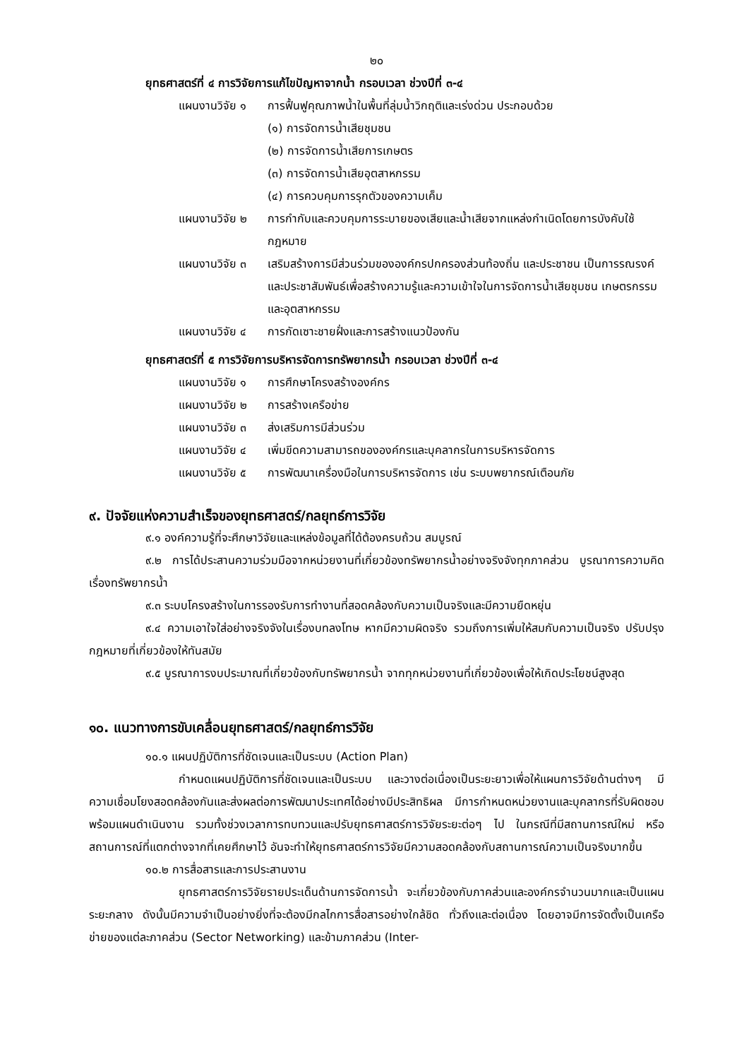๒๐
ยุทธศาสตร์ที่ ๔ การวิจัยการแก้ไขปัญหาจากน้ำ กรอบเวลา ช่วงปีที่ ๓-๔
แผนงานวิจัย ๑ การฟื้นฟูคุณภาพน้ำในพื้นที่ลุ่มน้ำวิกฤติและเร่งด่วน ประกอบด้วย
(๑) การจัดการน้ำเสียชุมชน
(๒) การจัดการน้ำเสียการเกษตร
(๓) การจัดการน้ำเสียอุตสาหกรรม
(๔) การควบคุมการรุกตัวของความเค็ม
แผนงานวิจัย ๒ การกำกับและควบคุมการระบายของเสียและน้ำเสียจากแหล่งกำเนิดโดยการบังคับใช้กฎหมาย
แผนงานวิจัย ๓ เสริมสร้างการมีส่วนร่วมขององค์กรปกครองส่วนท้องถิ่น และประชาชน เป็นการรณรงค์ และประชาสัมพันธ์เพื่อสร้างความรู้และความเข้าใจในการจัดการน้ำเสียชุมชน เกษตรกรรม และอุตสาหกรรม
แผนงานวิจัย ๔ การกัดเซาะชายฝั่งและการสร้างแนวป้องกัน
ยุทธศาสตร์ที่ ๕ การวิจัยการบริหารจัดการทรัพยากรน้ำ กรอบเวลา ช่วงปีที่ ๓-๔
แผนงานวิจัย ๑ การศึกษาโครงสร้างองค์กร
แผนงานวิจัย ๒ การสร้างเครือข่าย
แผนงานวิจัย ๓ ส่งเสริมการมีส่วนร่วม
แผนงานวิจัย ๔ เพิ่มขีดความสามารถขององค์กรและบุคลากรในการบริหารจัดการ
แผนงานวิจัย ๕ การพัฒนาเครื่องมือในการบริหารจัดการ เช่น ระบบพยากรณ์เตือนภัย
๙. ปัจจัยแห่งความสำเร็จของยุทธศาสตร์/กลยุทธ์การวิจัย
๙.๑ องค์ความรู้ที่จะศึกษาวิจัยและแหล่งข้อมูลที่ได้ต้องครบถ้วน สมบูรณ์
๙.๒ การได้ประสานความร่วมมือจากหน่วยงานที่เกี่ยวข้องทรัพยากรน้ำอย่างจริงจังทุกภาคส่วน บูรณาการความคิดเรื่องทรัพยากรน้ำ
๙.๓ ระบบโครงสร้างในการรองรับการทำงานที่สอดคล้องกับความเป็นจริงและมีความยืดหยุ่น
๙.๔ ความเอาใจใส่อย่างจริงจังในเรื่องบทลงโทษ หากมีความผิดจริง รวมถึงการเพิ่มให้สมกับความเป็นจริง ปรับปรุงกฎหมายที่เกี่ยวข้องให้ทันสมัย
๙.๕ บูรณาการงบประมาณที่เกี่ยวข้องกับทรัพยากรน้ำ จากทุกหน่วยงานที่เกี่ยวข้องเพื่อให้เกิดประโยชน์สูงสุด
๑๐. แนวทางการขับเคลื่อนยุทธศาสตร์/กลยุทธ์การวิจัย
๑๐.๑ แผนปฏิบัติการที่ชัดเจนและเป็นระบบ (Action Plan)
กำหนดแผนปฏิบัติการที่ชัดเจนและเป็นระบบ และวางต่อเนื่องเป็นระยะยาวเพื่อให้แผนการวิจัยด้านต่างๆ มีความเชื่อมโยงสอดคล้องกันและส่งผลต่อการพัฒนาประเทศได้อย่างมีประสิทธิผล มีการกำหนดหน่วยงานและบุคลากรที่รับผิดชอบ พร้อมแผนดำเนินงาน รวมทั้งช่วงเวลาการทบทวนและปรับยุทธศาสตร์การวิจัยระยะต่อๆ ไป ในกรณีที่มีสถานการณ์ใหม่ หรือสถานการณ์ที่แตกต่างจากที่เคยศึกษาไว้ อันจะทำให้ยุทธศาสตร์การวิจัยมีความสอดคล้องกับสถานการณ์ความเป็นจริงมากขึ้น
๑๐.๒ การสื่อสารและการประสานงาน
ยุทธศาสตร์การวิจัยรายประเด็นด้านการจัดการน้ำ จะเกี่ยวข้องกับภาคส่วนและองค์กรจำนวนมากและเป็นแผนระยะกลาง ดังนั้นมีความจำเป็นอย่างยิ่งที่จะต้องมีกลไกการสื่อสารอย่างใกล้ชิด ทั่วถึงและต่อเนื่อง โดยอาจมีการจัดตั้งเป็นเครือข่ายของแต่ละภาคส่วน (Sector Networking) และข้ามภาคส่วน (Inter-